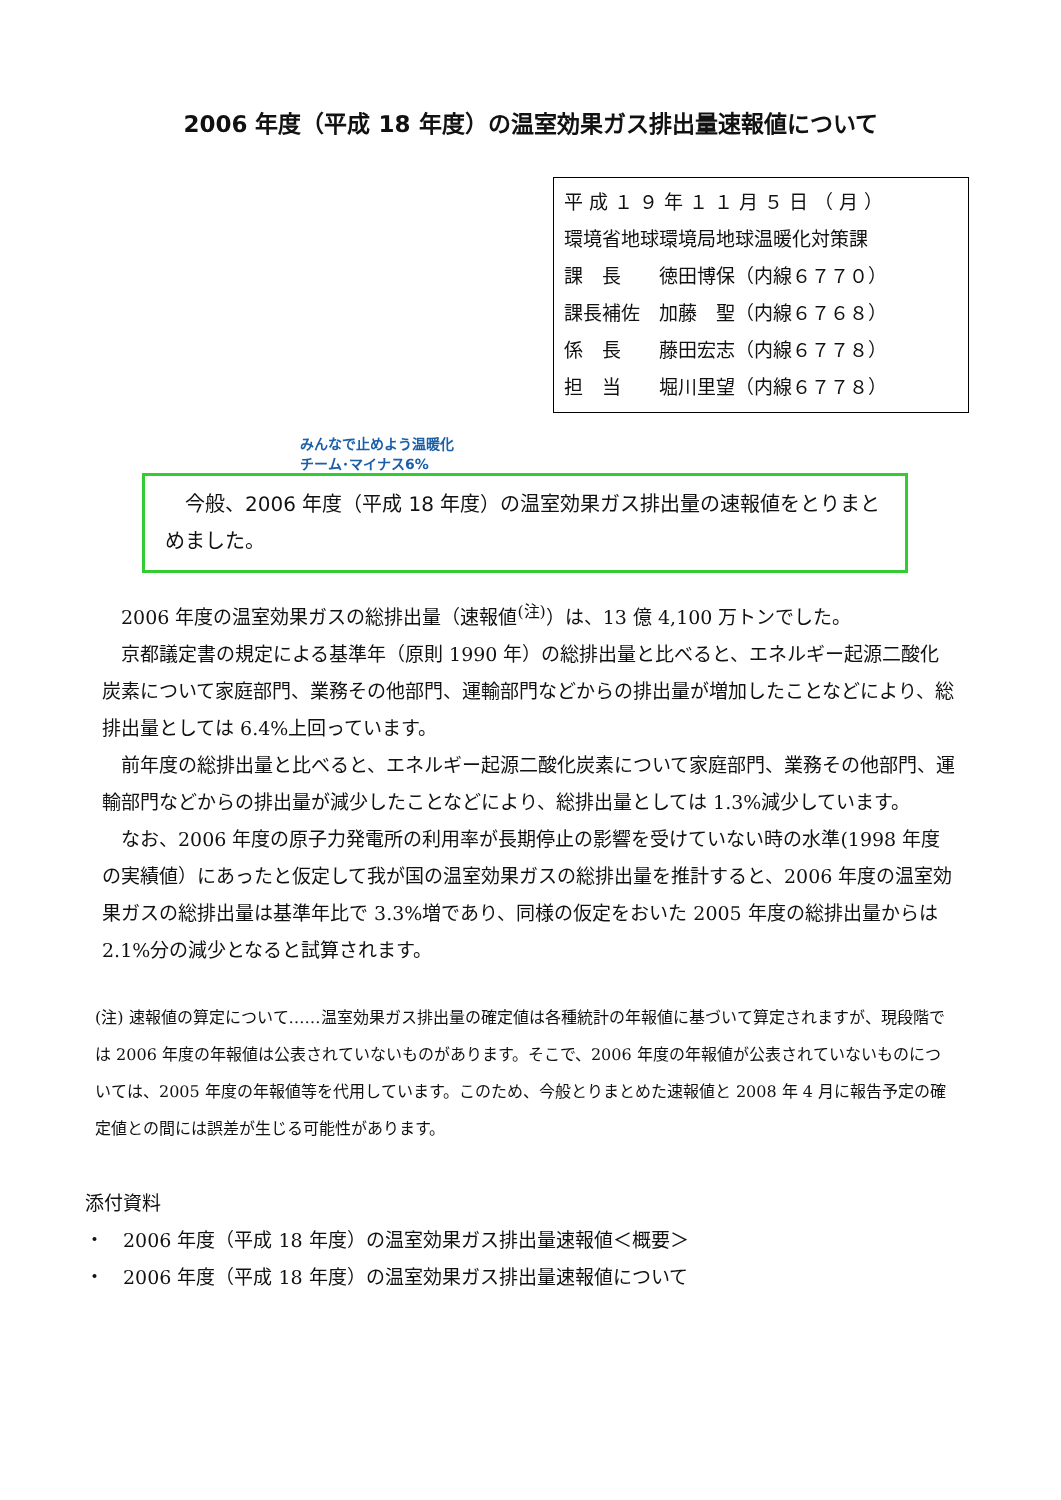2006 年度（平成 18 年度）の温室効果ガス排出量速報値について
平 成 １ ９ 年 １ １ 月 ５ 日 （ 月 ）
環境省地球環境局地球温暖化対策課
課　長　　徳田博保（内線６７７０）
課長補佐　加藤　聖（内線６７６８）
係　長　　藤田宏志（内線６７７８）
担　当　　堀川里望（内線６７７８）
みんなで止めよう温暖化
チーム･マイナス6%
　今般、2006 年度（平成 18 年度）の温室効果ガス排出量の速報値をとりまとめました。
2006 年度の温室効果ガスの総排出量（速報値<sup>(注)</sup>）は、13 億 4,100 万トンでした。
京都議定書の規定による基準年（原則 1990 年）の総排出量と比べると、エネルギー起源二酸化炭素について家庭部門、業務その他部門、運輸部門などからの排出量が増加したことなどにより、総排出量としては 6.4%上回っています。
前年度の総排出量と比べると、エネルギー起源二酸化炭素について家庭部門、業務その他部門、運輸部門などからの排出量が減少したことなどにより、総排出量としては 1.3%減少しています。
なお、2006 年度の原子力発電所の利用率が長期停止の影響を受けていない時の水準(1998 年度の実績値）にあったと仮定して我が国の温室効果ガスの総排出量を推計すると、2006 年度の温室効果ガスの総排出量は基準年比で 3.3%増であり、同様の仮定をおいた 2005 年度の総排出量からは 2.1%分の減少となると試算されます。
(注) 速報値の算定について……温室効果ガス排出量の確定値は各種統計の年報値に基づいて算定されますが、現段階では 2006 年度の年報値は公表されていないものがあります。そこで、2006 年度の年報値が公表されていないものについては、2005 年度の年報値等を代用しています。このため、今般とりまとめた速報値と 2008 年 4 月に報告予定の確定値との間には誤差が生じる可能性があります。
添付資料
・　2006 年度（平成 18 年度）の温室効果ガス排出量速報値＜概要＞
・　2006 年度（平成 18 年度）の温室効果ガス排出量速報値について